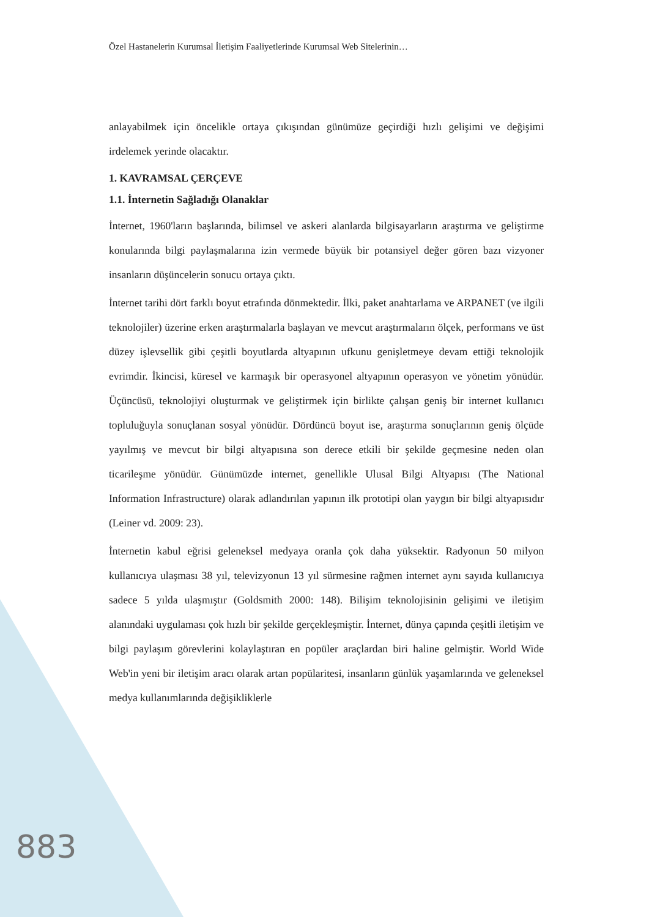Özel Hastanelerin Kurumsal İletişim Faaliyetlerinde Kurumsal Web Sitelerinin…
anlayabilmek için öncelikle ortaya çıkışından günümüze geçirdiği hızlı gelişimi ve değişimi irdelemek yerinde olacaktır.
1. KAVRAMSAL ÇERÇEVE
1.1. İnternetin Sağladığı Olanaklar
İnternet, 1960'ların başlarında, bilimsel ve askeri alanlarda bilgisayarların araştırma ve geliştirme konularında bilgi paylaşmalarına izin vermede büyük bir potansiyel değer gören bazı vizyoner insanların düşüncelerin sonucu ortaya çıktı.
İnternet tarihi dört farklı boyut etrafında dönmektedir. İlki, paket anahtarlama ve ARPANET (ve ilgili teknolojiler) üzerine erken araştırmalarla başlayan ve mevcut araştırmaların ölçek, performans ve üst düzey işlevsellik gibi çeşitli boyutlarda altyapının ufkunu genişletmeye devam ettiği teknolojik evrimdir. İkincisi, küresel ve karmaşık bir operasyonel altyapının operasyon ve yönetim yönüdür. Üçüncüsü, teknolojiyi oluşturmak ve geliştirmek için birlikte çalışan geniş bir internet kullanıcı topluluğuyla sonuçlanan sosyal yönüdür. Dördüncü boyut ise, araştırma sonuçlarının geniş ölçüde yayılmış ve mevcut bir bilgi altyapısına son derece etkili bir şekilde geçmesine neden olan ticarileşme yönüdür. Günümüzde internet, genellikle Ulusal Bilgi Altyapısı (The National Information Infrastructure) olarak adlandırılan yapının ilk prototipi olan yaygın bir bilgi altyapısıdır (Leiner vd. 2009: 23).
İnternetin kabul eğrisi geleneksel medyaya oranla çok daha yüksektir. Radyonun 50 milyon kullanıcıya ulaşması 38 yıl, televizyonun 13 yıl sürmesine rağmen internet aynı sayıda kullanıcıya sadece 5 yılda ulaşmıştır (Goldsmith 2000: 148). Bilişim teknolojisinin gelişimi ve iletişim alanındaki uygulaması çok hızlı bir şekilde gerçekleşmiştir. İnternet, dünya çapında çeşitli iletişim ve bilgi paylaşım görevlerini kolaylaştıran en popüler araçlardan biri haline gelmiştir. World Wide Web'in yeni bir iletişim aracı olarak artan popülaritesi, insanların günlük yaşamlarında ve geleneksel medya kullanımlarında değişikliklerle
883